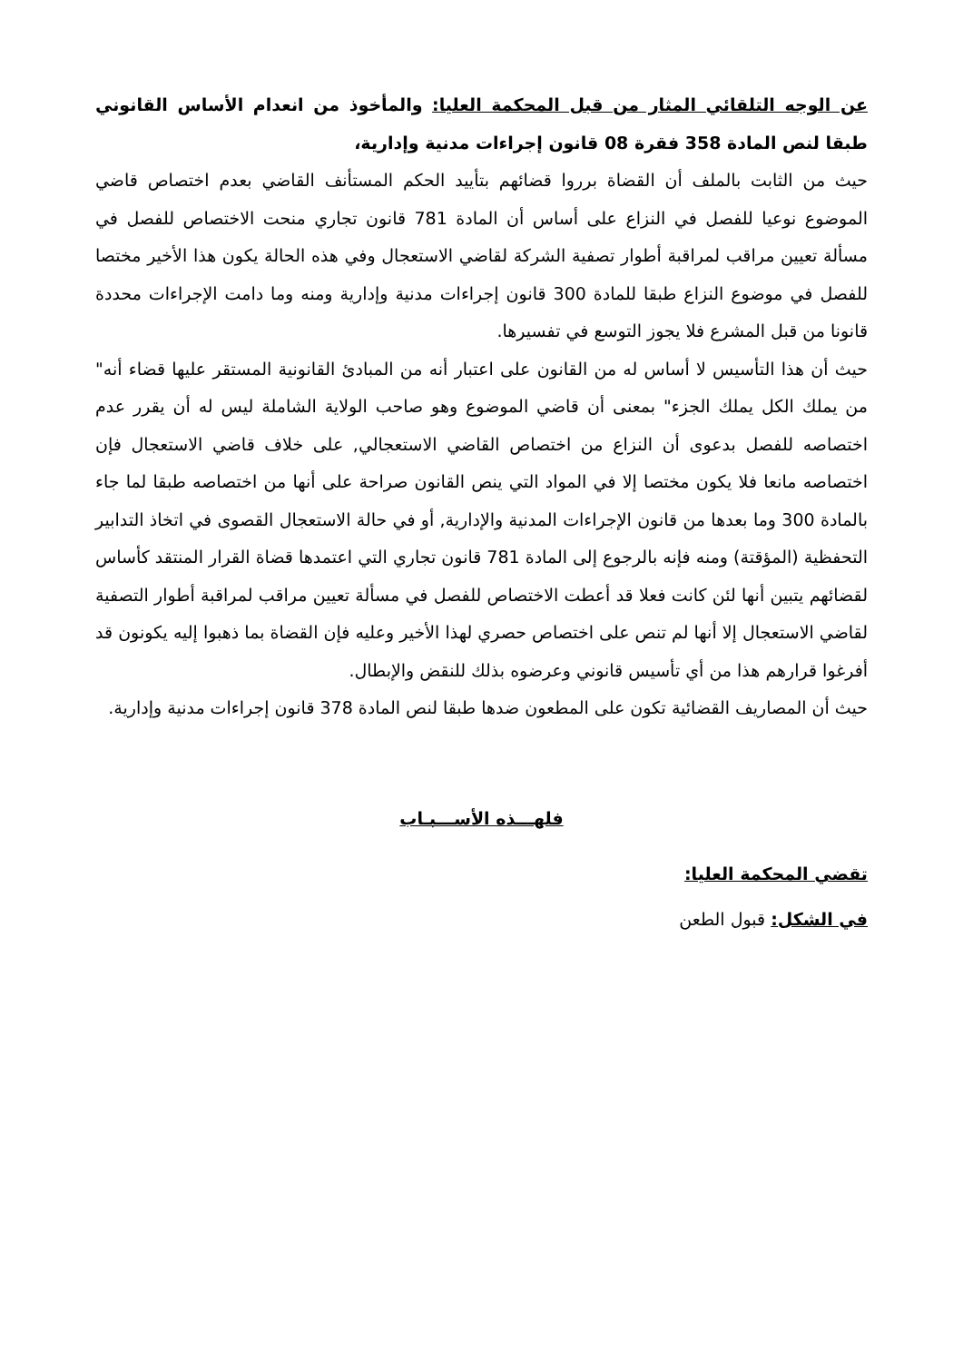عن الوجه التلقائي المثار من قبل المحكمة العليا: والمأخوذ من انعدام الأساس القانوني طبقا لنص المادة 358 فقرة 08 قانون إجراءات مدنية وإدارية،
حيث من الثابت بالملف أن القضاة برروا قضائهم بتأييد الحكم المستأنف القاضي بعدم اختصاص قاضي الموضوع نوعيا للفصل في النزاع على أساس أن المادة 781 قانون تجاري منحت الاختصاص للفصل في مسألة تعيين مراقب لمراقبة أطوار تصفية الشركة لقاضي الاستعجال وفي هذه الحالة يكون هذا الأخير مختصا للفصل في موضوع النزاع طبقا للمادة 300 قانون إجراءات مدنية وإدارية ومنه وما دامت الإجراءات محددة قانونا من قبل المشرع فلا يجوز التوسع في تفسيرها.
حيث أن هذا التأسيس لا أساس له من القانون على اعتبار أنه من المبادئ القانونية المستقر عليها قضاء أنه" من يملك الكل يملك الجزء" بمعنى أن قاضي الموضوع وهو صاحب الولاية الشاملة ليس له أن يقرر عدم اختصاصه للفصل بدعوى أن النزاع من اختصاص القاضي الاستعجالي, على خلاف قاضي الاستعجال فإن اختصاصه مانعا فلا يكون مختصا إلا في المواد التي ينص القانون صراحة على أنها من اختصاصه طبقا لما جاء بالمادة 300 وما بعدها من قانون الإجراءات المدنية والإدارية, أو في حالة الاستعجال القصوى في اتخاذ التدابير التحفظية (المؤقتة) ومنه فإنه بالرجوع إلى المادة 781 قانون تجاري التي اعتمدها قضاة القرار المنتقد كأساس لقضائهم يتبين أنها لئن كانت فعلا قد أعطت الاختصاص للفصل في مسألة تعيين مراقب لمراقبة أطوار التصفية لقاضي الاستعجال إلا أنها لم تنص على اختصاص حصري لهذا الأخير وعليه فإن القضاة بما ذهبوا إليه يكونون قد أفرغوا قرارهم هذا من أي تأسيس قانوني وعرضوه بذلك للنقض والإبطال.
حيث أن المصاريف القضائية تكون على المطعون ضدها طبقا لنص المادة 378 قانون إجراءات مدنية وإدارية.
فلهـــذه الأســـبـاب
تقضي المحكمة العليا:
في الشكل: قبول الطعن